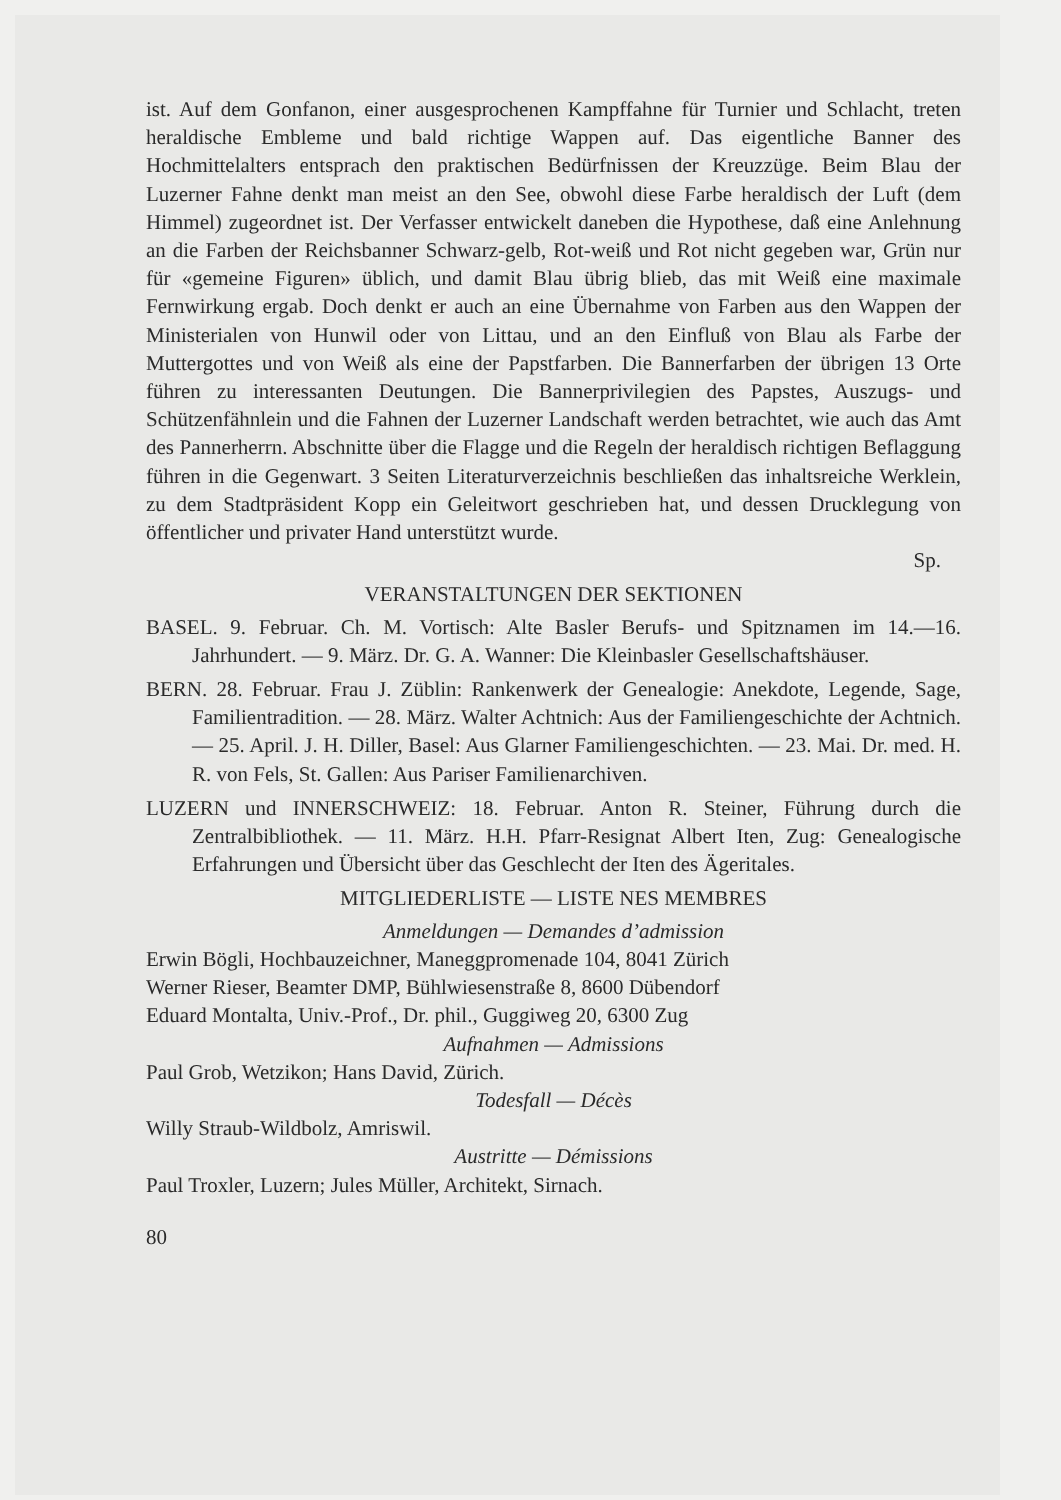ist. Auf dem Gonfanon, einer ausgesprochenen Kampffahne für Turnier und Schlacht, treten heraldische Embleme und bald richtige Wappen auf. Das eigentliche Banner des Hochmittelalters entsprach den praktischen Bedürfnissen der Kreuzzüge. Beim Blau der Luzerner Fahne denkt man meist an den See, obwohl diese Farbe heraldisch der Luft (dem Himmel) zugeordnet ist. Der Verfasser entwickelt daneben die Hypothese, daß eine Anlehnung an die Farben der Reichsbanner Schwarz-gelb, Rot-weiß und Rot nicht gegeben war, Grün nur für «gemeine Figuren» üblich, und damit Blau übrig blieb, das mit Weiß eine maximale Fernwirkung ergab. Doch denkt er auch an eine Übernahme von Farben aus den Wappen der Ministerialen von Hunwil oder von Littau, und an den Einfluß von Blau als Farbe der Muttergottes und von Weiß als eine der Papstfarben. Die Bannerfarben der übrigen 13 Orte führen zu interessanten Deutungen. Die Bannerprivilegien des Papstes, Auszugs- und Schützenfähnlein und die Fahnen der Luzerner Landschaft werden betrachtet, wie auch das Amt des Pannerherrn. Abschnitte über die Flagge und die Regeln der heraldisch richtigen Beflaggung führen in die Gegenwart. 3 Seiten Literaturverzeichnis beschließen das inhaltsreiche Werklein, zu dem Stadtpräsident Kopp ein Geleitwort geschrieben hat, und dessen Drucklegung von öffentlicher und privater Hand unterstützt wurde.
Sp.
VERANSTALTUNGEN DER SEKTIONEN
BASEL. 9. Februar. Ch. M. Vortisch: Alte Basler Berufs- und Spitznamen im 14.—16. Jahrhundert. — 9. März. Dr. G. A. Wanner: Die Kleinbasler Gesellschaftshäuser.
BERN. 28. Februar. Frau J. Züblin: Rankenwerk der Genealogie: Anekdote, Legende, Sage, Familientradition. — 28. März. Walter Achtnich: Aus der Familiengeschichte der Achtnich. — 25. April. J. H. Diller, Basel: Aus Glarner Familiengeschichten. — 23. Mai. Dr. med. H. R. von Fels, St. Gallen: Aus Pariser Familienarchiven.
LUZERN und INNERSCHWEIZ: 18. Februar. Anton R. Steiner, Führung durch die Zentralbibliothek. — 11. März. H.H. Pfarr-Resignat Albert Iten, Zug: Genealogische Erfahrungen und Übersicht über das Geschlecht der Iten des Ägeritales.
MITGLIEDERLISTE — LISTE NES MEMBRES
Anmeldungen — Demandes d’admission
Erwin Bögli, Hochbauzeichner, Maneggpromenade 104, 8041 Zürich
Werner Rieser, Beamter DMP, Bühlwiesenstraße 8, 8600 Dübendorf
Eduard Montalta, Univ.-Prof., Dr. phil., Guggiweg 20, 6300 Zug
Aufnahmen — Admissions
Paul Grob, Wetzikon; Hans David, Zürich.
Todesfall — Décès
Willy Straub-Wildbolz, Amriswil.
Austritte — Démissions
Paul Troxler, Luzern; Jules Müller, Architekt, Sirnach.
80